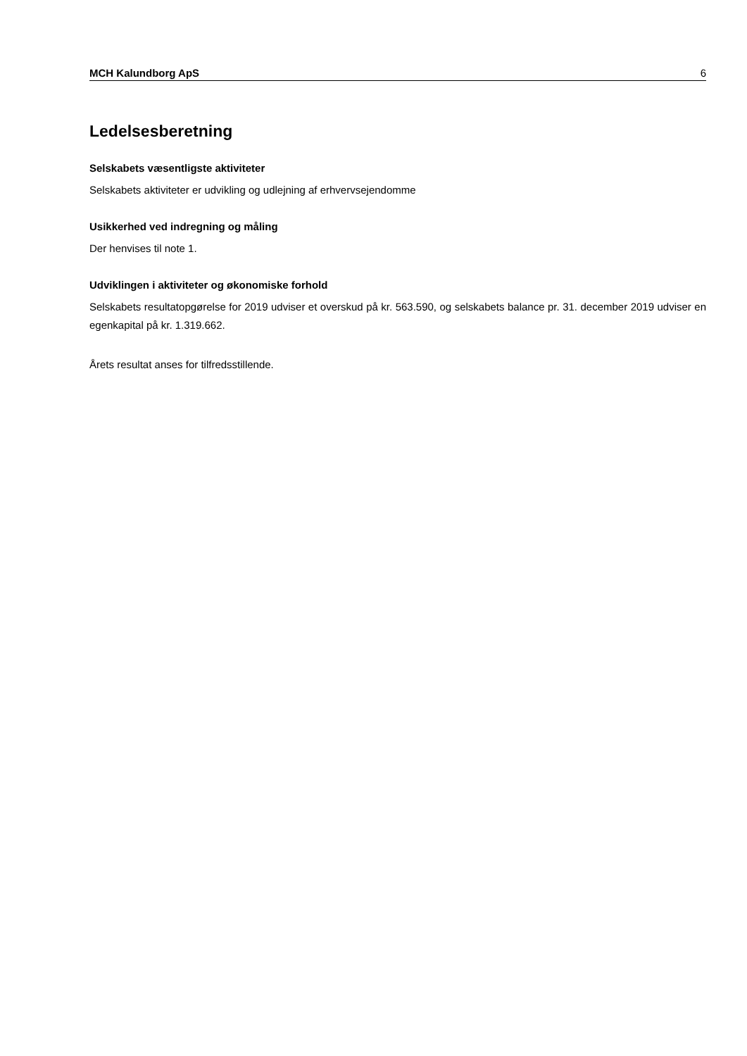MCH Kalundborg ApS 6
Ledelsesberetning
Selskabets væsentligste aktiviteter
Selskabets aktiviteter er udvikling og udlejning af erhvervsejendomme
Usikkerhed ved indregning og måling
Der henvises til note 1.
Udviklingen i aktiviteter og økonomiske forhold
Selskabets resultatopgørelse for 2019 udviser et overskud på kr. 563.590, og selskabets balance pr. 31. december 2019 udviser en egenkapital på kr. 1.319.662.
Årets resultat anses for tilfredsstillende.